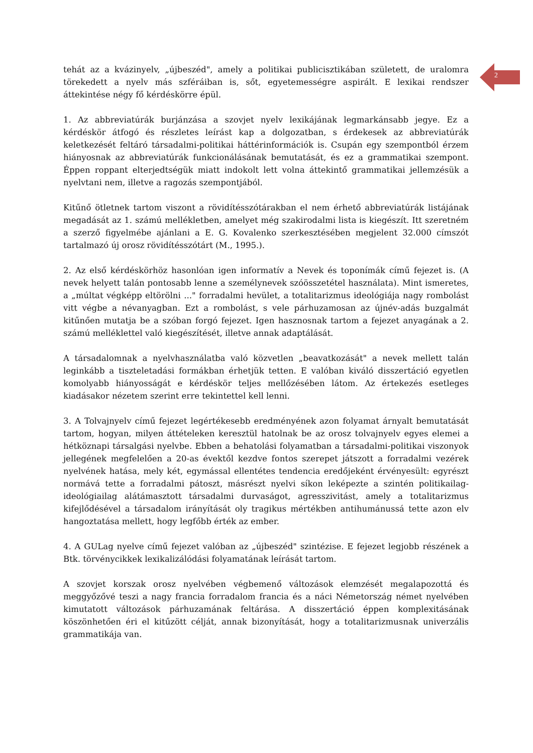2
tehát az a kvázinyelv, „újbeszéd", amely a politikai publicisztikában született, de uralomra törekedett a nyelv más szféráiban is, sőt, egyetemességre aspirált. E lexikai rendszer áttekintése négy fő kérdéskörre épül.
1. Az abbreviatúrák burjánzása a szovjet nyelv lexikájának legmarkánsabb jegye. Ez a kérdéskör átfogó és részletes leírást kap a dolgozatban, s érdekesek az abbreviatúrák keletkezését feltáró társadalmi-politikai háttérinformációk is. Csupán egy szempontból érzem hiányosnak az abbreviatúrák funkcionálásának bemutatását, és ez a grammatikai szempont. Éppen roppant elterjedtségük miatt indokolt lett volna áttekintő grammatikai jellemzésük a nyelvtani nem, illetve a ragozás szempontjából.
Kitűnő ötletnek tartom viszont a rövidítésszótárakban el nem érhető abbreviatúrák listájának megadását az 1. számú mellékletben, amelyet még szakirodalmi lista is kiegészít. Itt szeretném a szerző figyelmébe ajánlani a E. G. Kovalenko szerkesztésében megjelent 32.000 címszót tartalmazó új orosz rövidítésszótárt (M., 1995.).
2. Az első kérdéskörhöz hasonlóan igen informatív a Nevek és toponímák című fejezet is. (A nevek helyett talán pontosabb lenne a személynevek szóösszetétel használata). Mint ismeretes, a „múltat végképp eltörölni ..." forradalmi hevület, a totalitarizmus ideológiája nagy rombolást vitt végbe a névanyagban. Ezt a rombolást, s vele párhuzamosan az újnév-adás buzgalmát kitűnően mutatja be a szóban forgó fejezet. Igen hasznosnak tartom a fejezet anyagának a 2. számú melléklettel való kiegészítését, illetve annak adaptálását.
A társadalomnak a nyelvhasználatba való közvetlen „beavatkozását" a nevek mellett talán leginkább a tiszteletadási formákban érhetjük tetten. E valóban kiváló disszertáció egyetlen komolyabb hiányosságát e kérdéskör teljes mellőzésében látom. Az értekezés esetleges kiadásakor nézetem szerint erre tekintettel kell lenni.
3. A Tolvajnyelv című fejezet legértékesebb eredményének azon folyamat árnyalt bemutatását tartom, hogyan, milyen áttételeken keresztül hatolnak be az orosz tolvajnyelv egyes elemei a hétköznapi társalgási nyelvbe. Ebben a behatolási folyamatban a társadalmi-politikai viszonyok jellegének megfelelően a 20-as évektől kezdve fontos szerepet játszott a forradalmi vezérek nyelvének hatása, mely két, egymással ellentétes tendencia eredőjeként érvényesült: egyrészt normává tette a forradalmi pátoszt, másrészt nyelvi síkon leképezte a szintén politikailag-ideológiailag alátámasztott társadalmi durvaságot, agresszivitást, amely a totalitarizmus kifejlődésével a társadalom irányítását oly tragikus mértékben antihumánussá tette azon elv hangoztatása mellett, hogy legfőbb érték az ember.
4. A GULag nyelve című fejezet valóban az „újbeszéd" szintézise. E fejezet legjobb részének a Btk. törvénycikkek lexikalizálódási folyamatának leírását tartom.
A szovjet korszak orosz nyelvében végbemenő változások elemzését megalapozottá és meggyőzővé teszi a nagy francia forradalom francia és a náci Németország német nyelvében kimutatott változások párhuzamának feltárása. A disszertáció éppen komplexitásának köszönhetően éri el kitűzött célját, annak bizonyítását, hogy a totalitarizmusnak univerzális grammatikája van.